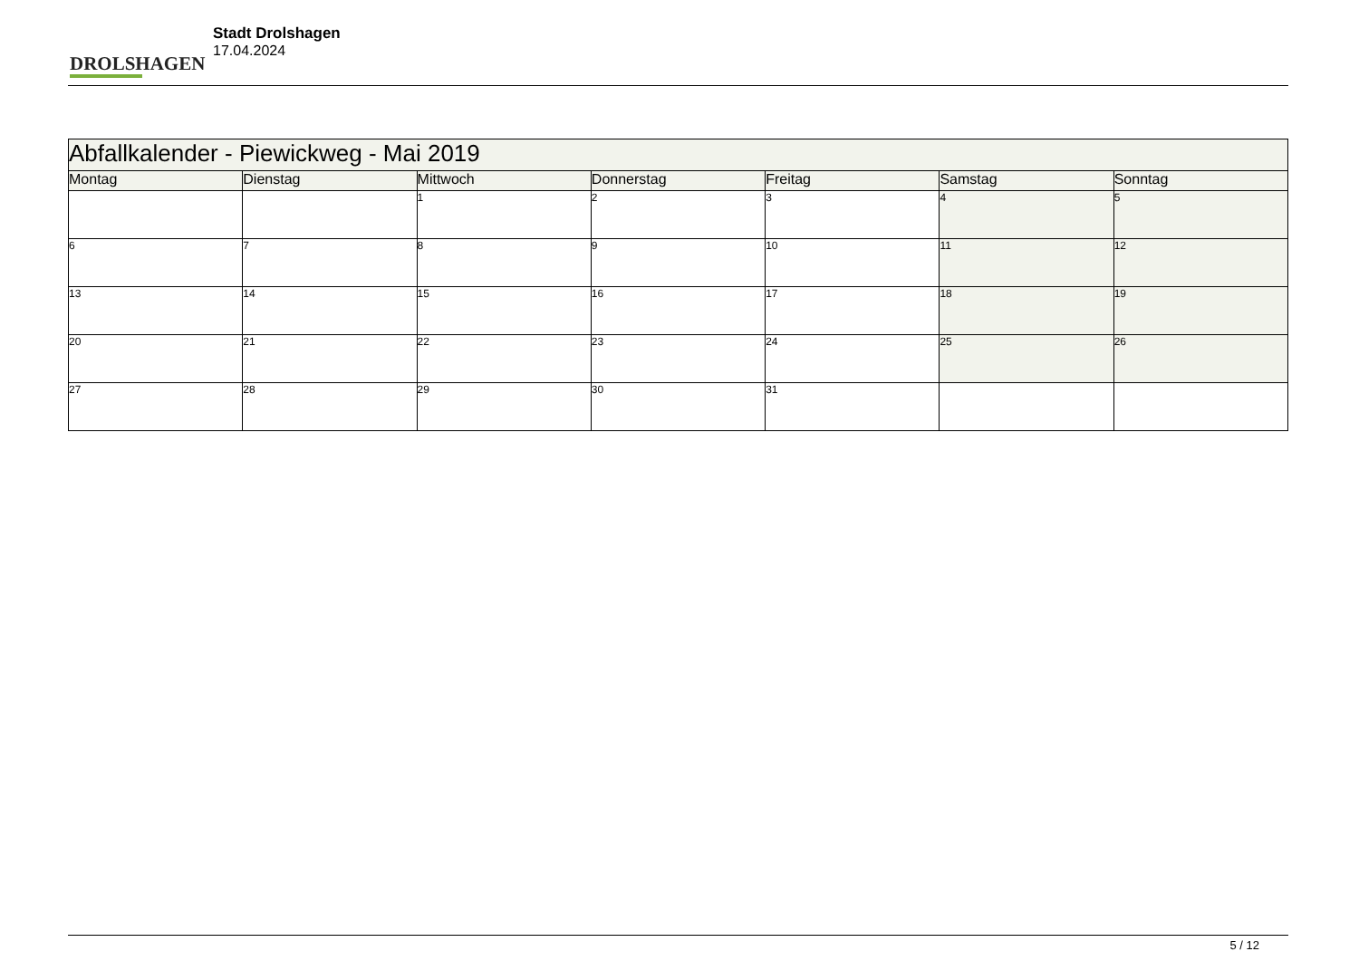DROLSHAGEN
Stadt Drolshagen
17.04.2024
| Abfallkalender - Piewickweg - Mai 2019 | | | | | | |
| --- | --- | --- | --- | --- | --- | --- |
| Montag | Dienstag | Mittwoch | Donnerstag | Freitag | Samstag | Sonntag |
| | | 1 | 2 | 3 | 4 | 5 |
| 6 | 7 | 8 | 9 | 10 | 11 | 12 |
| 13 | 14 | 15 | 16 | 17 | 18 | 19 |
| 20 | 21 | 22 | 23 | 24 | 25 | 26 |
| 27 | 28 | 29 | 30 | 31 | | |
5 / 12